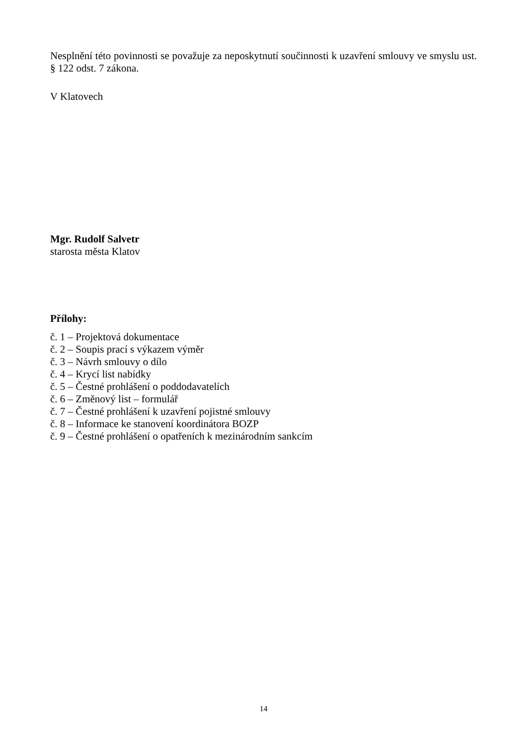Nesplnění této povinnosti se považuje za neposkytnutí součinnosti k uzavření smlouvy ve smyslu ust. § 122 odst. 7 zákona.
V Klatovech
Mgr. Rudolf Salvetr
starosta města Klatov
Přílohy:
č. 1 – Projektová dokumentace
č. 2 – Soupis prací s výkazem výměr
č. 3 – Návrh smlouvy o dílo
č. 4 – Krycí list nabídky
č. 5 – Čestné prohlášení o poddodavatelích
č. 6 – Změnový list – formulář
č. 7 – Čestné prohlášení k uzavření pojistné smlouvy
č. 8 – Informace ke stanovení koordinátora BOZP
č. 9 – Čestné prohlášení o opatřeních k mezinárodním sankcím
14